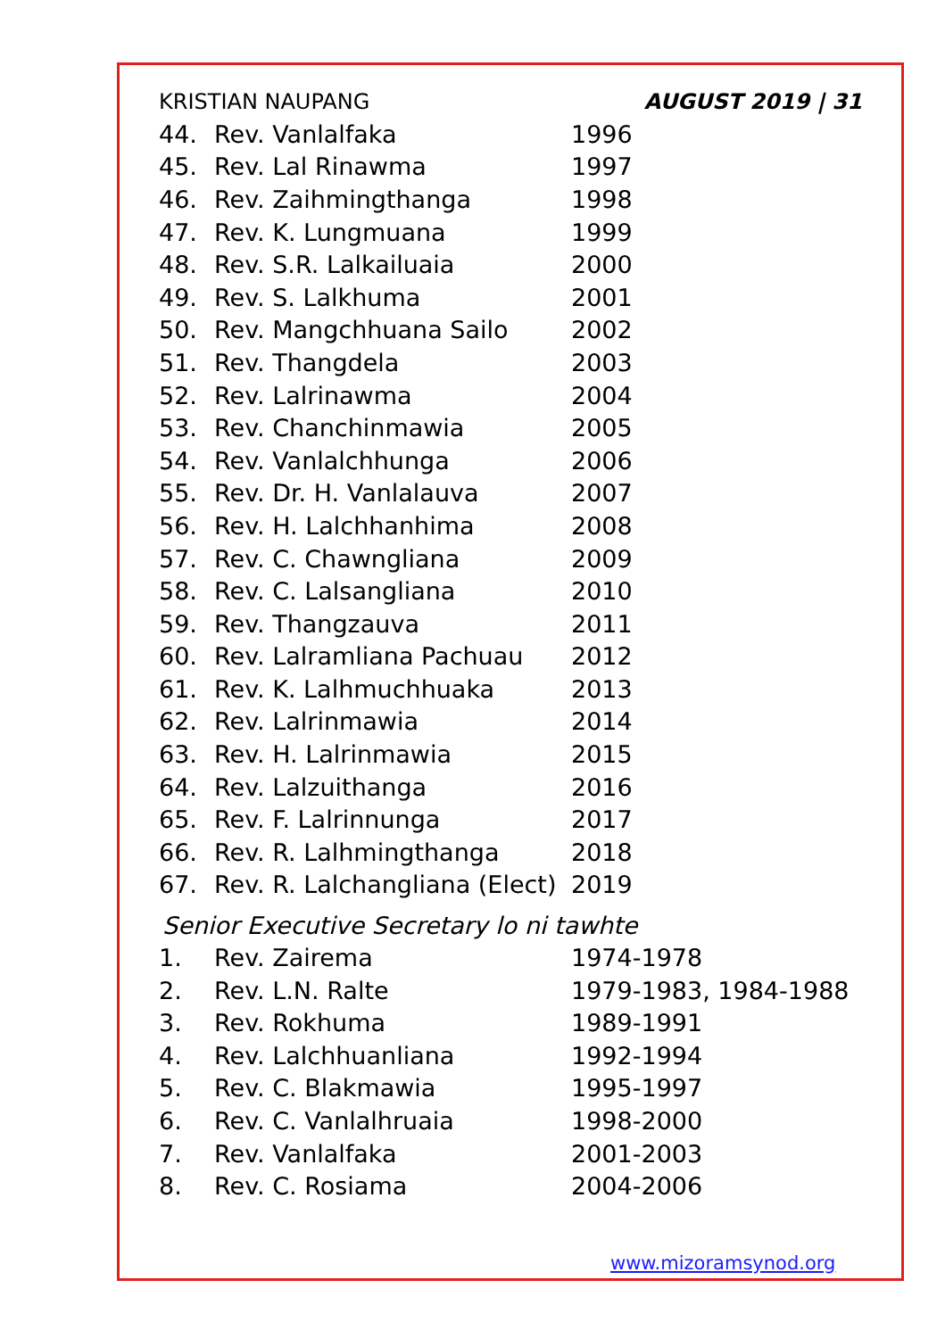KRISTIAN NAUPANG AUGUST 2019 | 31
| 44. | Rev. Vanlalfaka | 1996 |
| 45. | Rev. Lal Rinawma | 1997 |
| 46. | Rev. Zaihmingthanga | 1998 |
| 47. | Rev. K. Lungmuana | 1999 |
| 48. | Rev. S.R. Lalkailuaia | 2000 |
| 49. | Rev. S. Lalkhuma | 2001 |
| 50. | Rev. Mangchhuana Sailo | 2002 |
| 51. | Rev. Thangdela | 2003 |
| 52. | Rev. Lalrinawma | 2004 |
| 53. | Rev. Chanchinmawia | 2005 |
| 54. | Rev. Vanlalchhunga | 2006 |
| 55. | Rev. Dr. H. Vanlalauva | 2007 |
| 56. | Rev. H. Lalchhanhima | 2008 |
| 57. | Rev. C. Chawngliana | 2009 |
| 58. | Rev. C. Lalsangliana | 2010 |
| 59. | Rev. Thangzauva | 2011 |
| 60. | Rev. Lalramliana Pachuau | 2012 |
| 61. | Rev. K. Lalhmuchhuaka | 2013 |
| 62. | Rev. Lalrinmawia | 2014 |
| 63. | Rev. H. Lalrinmawia | 2015 |
| 64. | Rev. Lalzuithanga | 2016 |
| 65. | Rev. F. Lalrinnunga | 2017 |
| 66. | Rev. R. Lalhmingthanga | 2018 |
| 67. | Rev. R. Lalchangliana (Elect) | 2019 |
Senior Executive Secretary lo ni tawhte
| 1. | Rev. Zairema | 1974-1978 |
| 2. | Rev. L.N. Ralte | 1979-1983, 1984-1988 |
| 3. | Rev. Rokhuma | 1989-1991 |
| 4. | Rev. Lalchhuanliana | 1992-1994 |
| 5. | Rev. C. Blakmawia | 1995-1997 |
| 6. | Rev. C. Vanlalhruaia | 1998-2000 |
| 7. | Rev. Vanlalfaka | 2001-2003 |
| 8. | Rev. C. Rosiama | 2004-2006 |
www.mizoramsynod.org